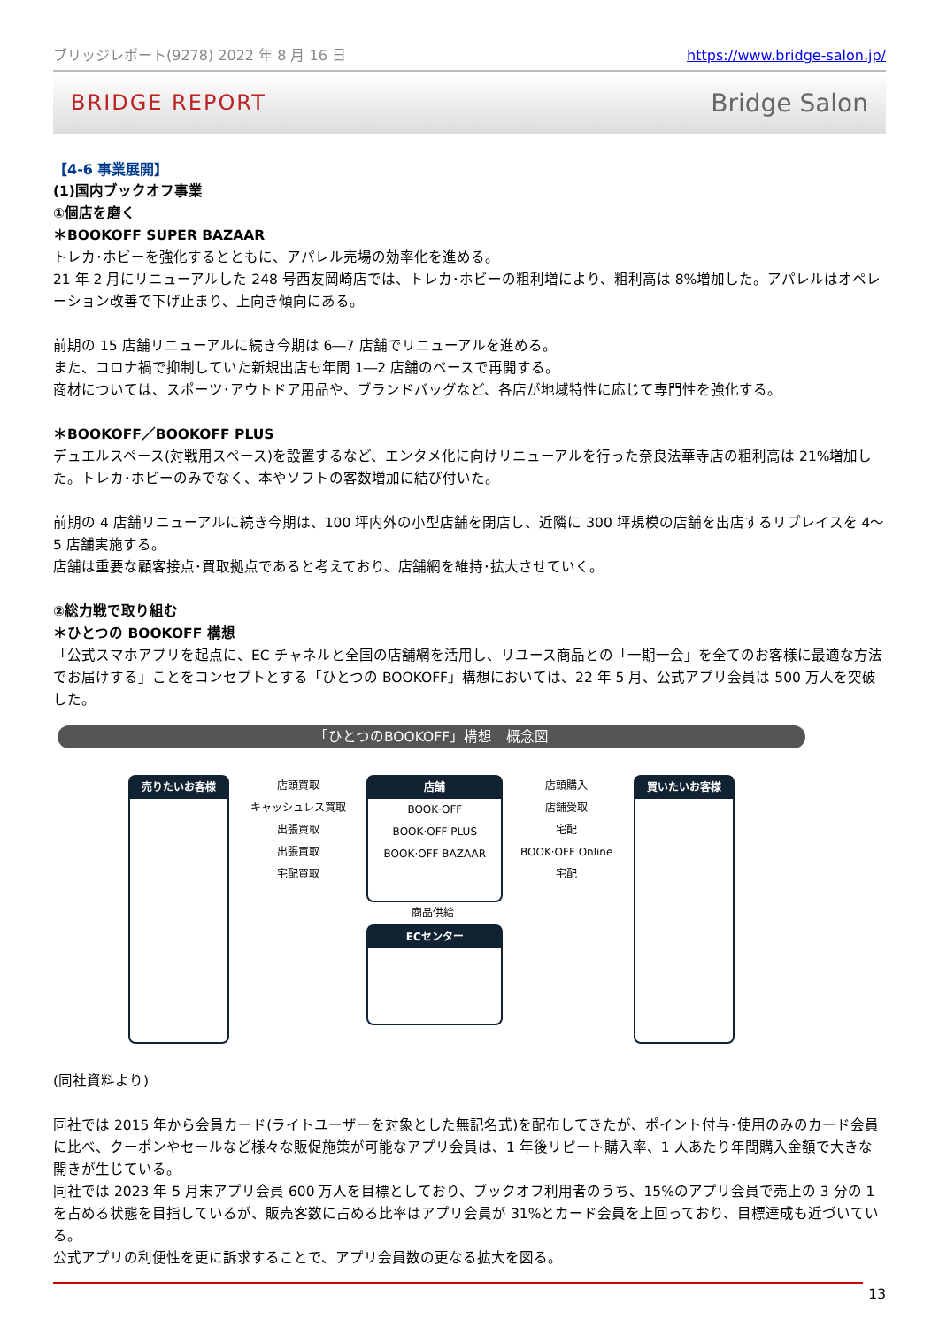ブリッジレポート(9278) 2022 年 8 月 16 日 https://www.bridge-salon.jp/
BRIDGE REPORT Bridge Salon
【4-6 事業展開】
(1)国内ブックオフ事業
①個店を磨く
＊BOOKOFF SUPER BAZAAR
トレカ･ホビーを強化するとともに、アパレル売場の効率化を進める。
21 年 2 月にリニューアルした 248 号西友岡崎店では、トレカ･ホビーの粗利増により、粗利高は 8%増加した。アパレルはオペレーション改善で下げ止まり、上向き傾向にある。
前期の 15 店舗リニューアルに続き今期は 6―7 店舗でリニューアルを進める。
また、コロナ禍で抑制していた新規出店も年間 1―2 店舗のペースで再開する。
商材については、スポーツ･アウトドア用品や、ブランドバッグなど、各店が地域特性に応じて専門性を強化する。
＊BOOKOFF／BOOKOFF PLUS
デュエルスペース(対戦用スペース)を設置するなど、エンタメ化に向けリニューアルを行った奈良法華寺店の粗利高は 21%増加した。トレカ･ホビーのみでなく、本やソフトの客数増加に結び付いた。
前期の 4 店舗リニューアルに続き今期は、100 坪内外の小型店舗を閉店し、近隣に 300 坪規模の店舗を出店するリプレイスを 4～5 店舗実施する。
店舗は重要な顧客接点･買取拠点であると考えており、店舗網を維持･拡大させていく。
②総力戦で取り組む
＊ひとつの BOOKOFF 構想
「公式スマホアプリを起点に、EC チャネルと全国の店舗網を活用し、リユース商品との「一期一会」を全てのお客様に最適な方法でお届けする」ことをコンセプトとする「ひとつの BOOKOFF」構想においては、22 年 5 月、公式アプリ会員は 500 万人を突破した。
「ひとつのBOOKOFF」構想　概念図
売りたいお客様
店頭買取
キャッシュレス買取
出張買取
出張買取
宅配買取
店舗
BOOK·OFF
BOOK·OFF PLUS
BOOK·OFF BAZAAR
商品供給
ECセンター
店頭購入
店舗受取
宅配
BOOK·OFF Online
宅配
買いたいお客様
(同社資料より)
同社では 2015 年から会員カード(ライトユーザーを対象とした無記名式)を配布してきたが、ポイント付与･使用のみのカード会員に比べ、クーポンやセールなど様々な販促施策が可能なアプリ会員は、1 年後リピート購入率、1 人あたり年間購入金額で大きな開きが生じている。
同社では 2023 年 5 月末アプリ会員 600 万人を目標としており、ブックオフ利用者のうち、15%のアプリ会員で売上の 3 分の 1 を占める状態を目指しているが、販売客数に占める比率はアプリ会員が 31%とカード会員を上回っており、目標達成も近づいている。
公式アプリの利便性を更に訴求することで、アプリ会員数の更なる拡大を図る。
13